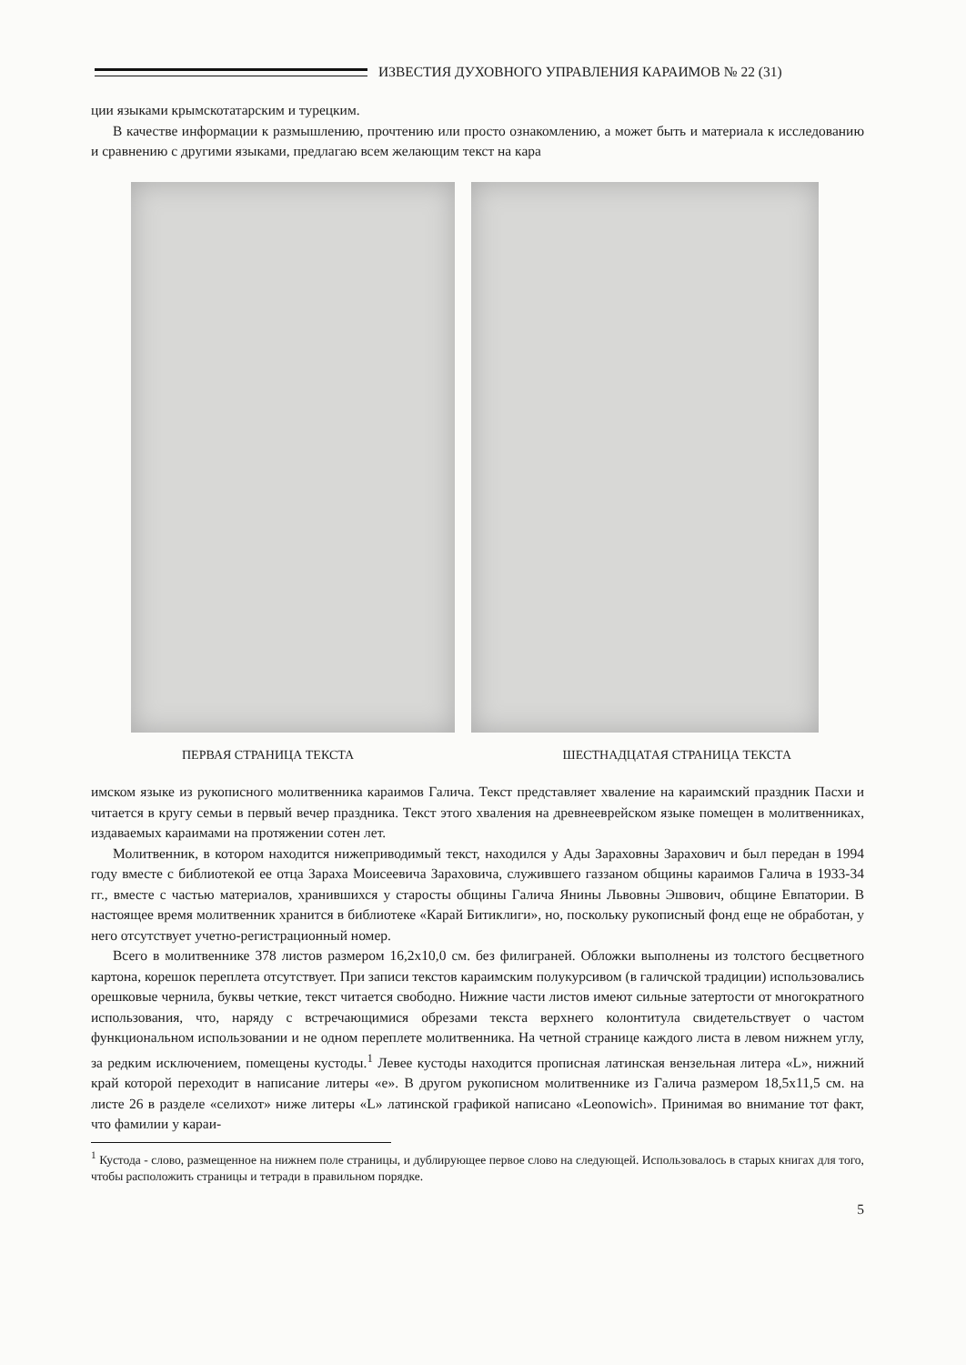ИЗВЕСТИЯ ДУХОВНОГО УПРАВЛЕНИЯ КАРАИМОВ № 22 (31)
ции языками крымскотатарским и турецким.
В качестве информации к размышлению, прочтению или просто ознакомлению, а может быть и материала к исследованию и сравнению с другими языками, предлагаю всем желающим текст на кара
ПЕРВАЯ СТРАНИЦА ТЕКСТА ШЕСТНАДЦАТАЯ СТРАНИЦА ТЕКСТА
имском языке из рукописного молитвенника караимов Галича. Текст представляет хваление на караимский праздник Пасхи и читается в кругу семьи в первый вечер праздника. Текст этого хваления на древнееврейском языке помещен в молитвенниках, издаваемых караимами на протяжении сотен лет.
Молитвенник, в котором находится нижеприводимый текст, находился у Ады Зараховны Зарахович и был передан в 1994 году вместе с библиотекой ее отца Зараха Моисеевича Зараховича, служившего газзаном общины караимов Галича в 1933-34 гг., вместе с частью материалов, хранившихся у старосты общины Галича Янины Львовны Эшвович, общине Евпатории. В настоящее время молитвенник хранится в библиотеке «Карай Битиклиги», но, поскольку рукописный фонд еще не обработан, у него отсутствует учетно-регистрационный номер.
Всего в молитвеннике 378 листов размером 16,2х10,0 см. без филиграней. Обложки выполнены из толстого бесцветного картона, корешок переплета отсутствует. При записи текстов караимским полукурсивом (в галичской традиции) использовались орешковые чернила, буквы четкие, текст читается свободно. Нижние части листов имеют сильные затертости от многократного использования, что, наряду с встречающимися обрезами текста верхнего колонтитула свидетельствует о частом функциональном использовании и не одном переплете молитвенника. На четной странице каждого листа в левом нижнем углу, за редким исключением, помещены кустоды.<sup>1</sup> Левее кустоды находится прописная латинская вензельная литера «L», нижний край которой переходит в написание литеры «е». В другом рукописном молитвеннике из Галича размером 18,5х11,5 см. на листе 26 в разделе «селихот» ниже литеры «L» латинской графикой написано «Leonowich». Принимая во внимание тот факт, что фамилии у караи-
<sup>1</sup> Кустода - слово, размещенное на нижнем поле страницы, и дублирующее первое слово на следующей. Использовалось в старых книгах для того, чтобы расположить страницы и тетради в правильном порядке.
5